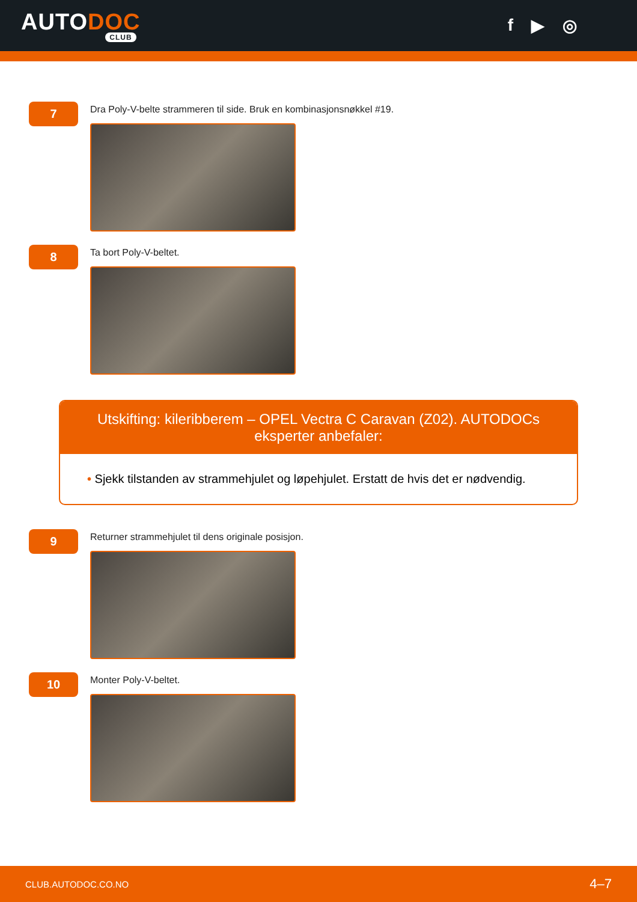AUTODOC
CLUB
f ▶ ◎
7
Dra Poly-V-belte strammeren til side. Bruk en kombinasjonsnøkkel #19.
8
Ta bort Poly-V-beltet.
Utskifting: kileribberem – OPEL Vectra C Caravan (Z02). AUTODOCs eksperter anbefaler:
• Sjekk tilstanden av strammehjulet og løpehjulet. Erstatt de hvis det er nødvendig.
9
Returner strammehjulet til dens originale posisjon.
10
Monter Poly-V-beltet.
CLUB.AUTODOC.CO.NO 4–7